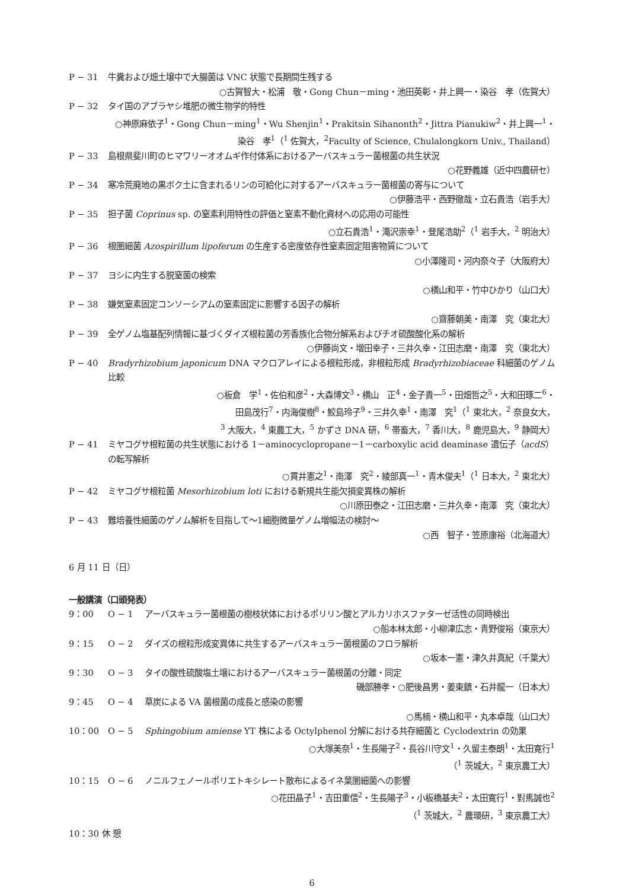P − 31 牛糞および畑土壌中で大腸菌は VNC 状態で長期間生残する
○古賀智大・松浦　敬・Gong Chun－ming・池田英彰・井上興一・染谷　孝（佐賀大）
P − 32 タイ国のアブラヤシ堆肥の微生物学的特性
○神原麻依子<sup>1</sup>・Gong Chun－ming<sup>1</sup>・Wu Shenjin<sup>1</sup>・Prakitsin Sihanonth<sup>2</sup>・Jittra Pianukiw<sup>2</sup>・井上興一<sup>1</sup>・
染谷　孝<sup>1</sup>（<sup>1</sup> 佐賀大，<sup>2</sup>Faculty of Science, Chulalongkorn Univ., Thailand）
P − 33 島根県斐川町のヒマワリーオオムギ作付体系におけるアーバスキュラー菌根菌の共生状況
○花野義雄（近中四農研セ）
P − 34 寒冷荒廃地の黒ボク土に含まれるリンの可給化に対するアーバスキュラー菌根菌の寄与について
○伊藤浩平・西野徹哉・立石貴浩（岩手大）
P − 35 担子菌 Coprinus sp. の窒素利用特性の評価と窒素不動化資材への応用の可能性
○立石貴浩<sup>1</sup>・滝沢崇幸<sup>1</sup>・登尾浩助<sup>2</sup>（<sup>1</sup> 岩手大，<sup>2</sup> 明治大）
P − 36 根圏細菌 Azospirillum lipoferum の生産する密度依存性窒素固定阻害物質について
○小澤隆司・河内奈々子（大阪府大）
P − 37 ヨシに内生する脱窒菌の検索
○横山和平・竹中ひかり（山口大）
P − 38 嫌気窒素固定コンソーシアムの窒素固定に影響する因子の解析
○齋藤朝美・南澤　究（東北大）
P − 39 全ゲノム塩基配列情報に基づくダイズ根粒菌の芳香族化合物分解系およびチオ硫酸酸化系の解析
○伊藤尚文・増田幸子・三井久幸・江田志磨・南澤　究（東北大）
P − 40 Bradyrhizobium japonicum DNA マクロアレイによる根粒形成，非根粒形成 Bradyrhizobiaceae 科細菌のゲノム比較
○板倉　学<sup>1</sup>・佐伯和彦<sup>2</sup>・大森博文<sup>3</sup>・横山　正<sup>4</sup>・金子貴一<sup>5</sup>・田畑哲之<sup>5</sup>・大和田琢二<sup>6</sup>・
田島茂行<sup>7</sup>・内海俊樹<sup>8</sup>・鮫島玲子<sup>9</sup>・三井久幸<sup>1</sup>・南澤　究<sup>1</sup>（<sup>1</sup> 東北大，<sup>2</sup> 奈良女大，
<sup>3</sup> 大阪大，<sup>4</sup> 東農工大，<sup>5</sup> かずさ DNA 研，<sup>6</sup> 帯畜大，<sup>7</sup> 香川大，<sup>8</sup> 鹿児島大，<sup>9</sup> 静岡大）
P − 41 ミヤコグサ根粒菌の共生状態における 1－aminocyclopropane－1－carboxylic acid deaminase 遺伝子（acdS）の転写解析
○貫井憲之<sup>1</sup>・南澤　究<sup>2</sup>・綾部真一<sup>1</sup>・青木俊夫<sup>1</sup>（<sup>1</sup> 日本大，<sup>2</sup> 東北大）
P − 42 ミヤコグサ根粒菌 Mesorhizobium loti における新規共生能欠損変異株の解析
○川原田泰之・江田志磨・三井久幸・南澤　究（東北大）
P − 43 難培養性細菌のゲノム解析を目指して～1細胞微量ゲノム増幅法の検討～
○西　智子・笠原康裕（北海道大）
6 月 11 日（日）
一般講演（口頭発表）
9：00 O − 1 アーバスキュラー菌根菌の樹枝状体におけるポリリン酸とアルカリホスファターゼ活性の同時検出
○船本林太郎・小柳津広志・青野俊裕（東京大）
9：15 O − 2 ダイズの根粒形成変異体に共生するアーバスキュラー菌根菌のフロラ解析
○坂本一憲・津久井真紀（千葉大）
9：30 O − 3 タイの酸性硫酸塩土壌におけるアーバスキュラー菌根菌の分離・同定
磯部勝孝・○肥後昌男・姜東鎮・石井龍一（日本大）
9：45 O − 4 草炭による VA 菌根菌の成長と感染の影響
○馬楠・横山和平・丸本卓哉（山口大）
10：00 O − 5 Sphingobium amiense YT 株による Octylphenol 分解における共存細菌と Cyclodextrin の効果
○大塚美奈<sup>1</sup>・生長陽子<sup>2</sup>・長谷川守文<sup>1</sup>・久留主泰朗<sup>1</sup>・太田寛行<sup>1</sup>
（<sup>1</sup> 茨城大，<sup>2</sup> 東京農工大）
10：15 O − 6 ノニルフェノールポリエトキシレート散布によるイネ葉圏細菌への影響
○花田晶子<sup>1</sup>・吉田重信<sup>2</sup>・生長陽子<sup>3</sup>・小板橋基夫<sup>2</sup>・太田寛行<sup>1</sup>・對馬誠也<sup>2</sup>
（<sup>1</sup> 茨城大，<sup>2</sup> 農環研，<sup>3</sup> 東京農工大）
10：30 休 憩
6